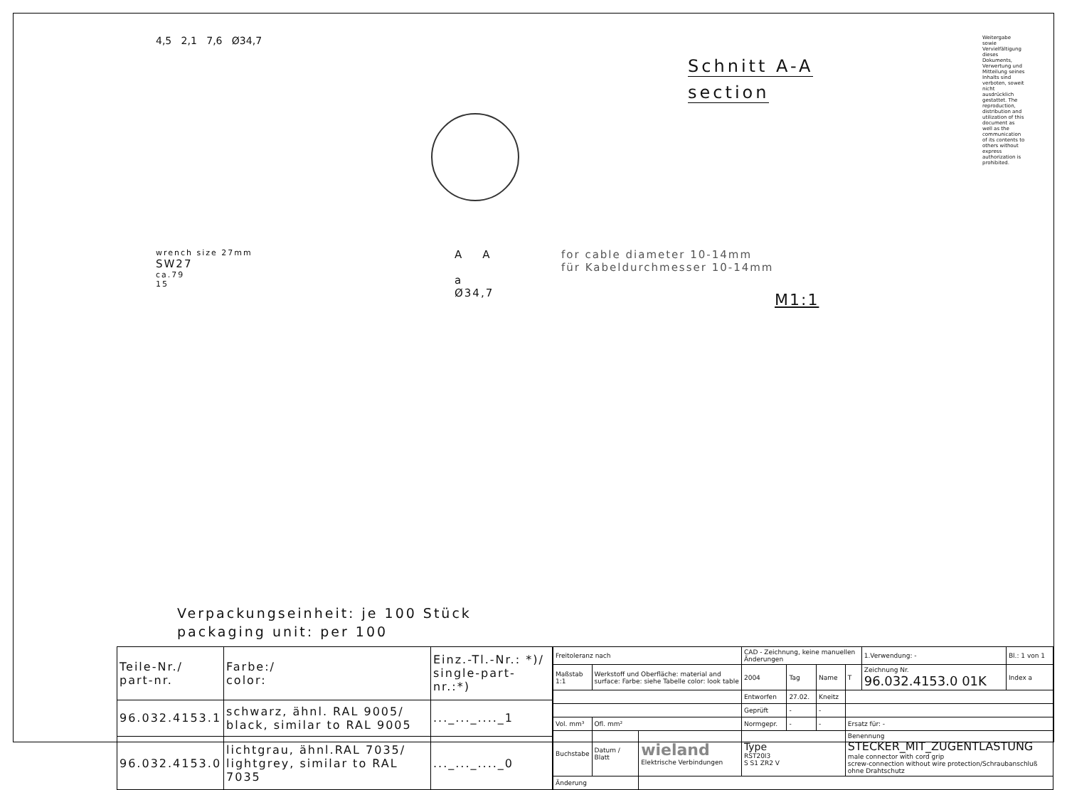4,5 2,1 7,6 Ø34,7
Schnitt A-A
section
Weitergabe sowie Vervielfältigung dieses Dokuments, Verwertung und Mitteilung seines Inhalts sind verboten, soweit nicht ausdrücklich gestattet. The reproduction, distribution and utilization of this document as well as the communication of its contents to others without express authorization is prohibited.
wrench size 27mm
SW27
ca.79
15
A A
a
Ø34,7
for cable diameter 10-14mm
für Kabeldurchmesser 10-14mm
M1:1
Verpackungseinheit: je 100 Stück
packaging unit: per 100
| Teile-Nr./ part-nr. | Farbe:/ color: | Einz.-Tl.-Nr.: *)/ single-part-nr.:*) |
| --- | --- | --- |
| 96.032.4153.1 | schwarz, ähnl. RAL 9005/ black, similar to RAL 9005 | ..._..._...._1 |
| 96.032.4153.0 | lichtgrau, ähnl.RAL 7035/ lightgrey, similar to RAL 7035 | ..._..._...._0 |
| Freitoleranz nach | | | CAD - Zeichnung, keine manuellen Änderungen | | | | 1.Verwendung: - | Bl.: 1 von 1 |
| Maßstab 1:1 | Werkstoff und Oberfläche: material and surface: Farbe: siehe Tabelle color: look table | | 2004 | Tag | Name | T | Zeichnung Nr. 96.032.4153.0 01K | Index a |
| | | | Entworfen | 27.02. | Kneitz | | | |
| | | | Geprüft | - | - | | | |
| Vol. mm³ | Ofl. mm² | | Normgepr. | - | - | Ersatz für: - | | |
| Buchstabe | Datum / Blatt | wieland Elektrische Verbindungen | Type RST20I3 S S1 ZR2 V | | | Benennung STECKER_MIT_ZUGENTLASTUNG male connector with cord grip screw-connection without wire protection/Schraubanschluß ohne Drahtschutz | | |
| Änderung | | | | | | | | |